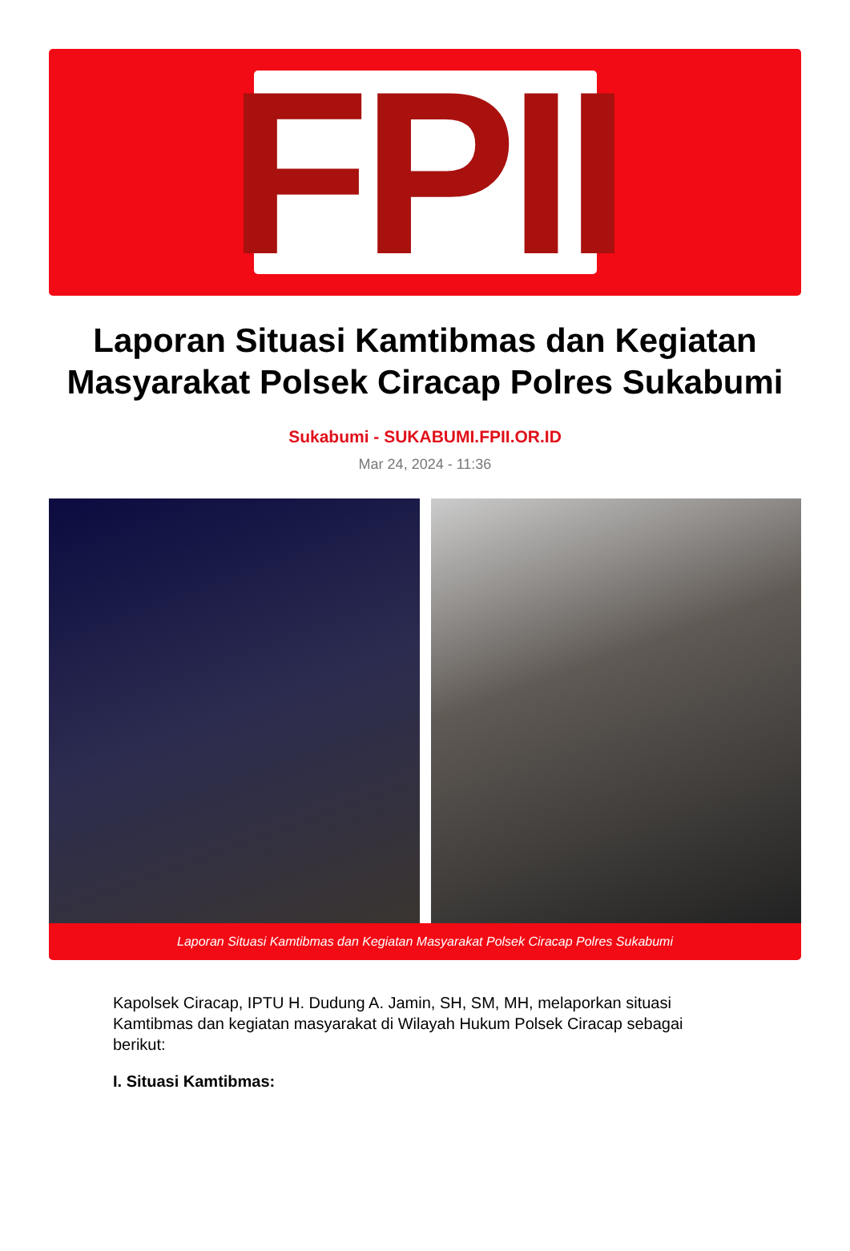FPII
Laporan Situasi Kamtibmas dan Kegiatan Masyarakat Polsek Ciracap Polres Sukabumi
Sukabumi - SUKABUMI.FPII.OR.ID
Mar 24, 2024 - 11:36
Laporan Situasi Kamtibmas dan Kegiatan Masyarakat Polsek Ciracap Polres Sukabumi
Kapolsek Ciracap, IPTU H. Dudung A. Jamin, SH, SM, MH, melaporkan situasi Kamtibmas dan kegiatan masyarakat di Wilayah Hukum Polsek Ciracap sebagai berikut:
I. Situasi Kamtibmas: